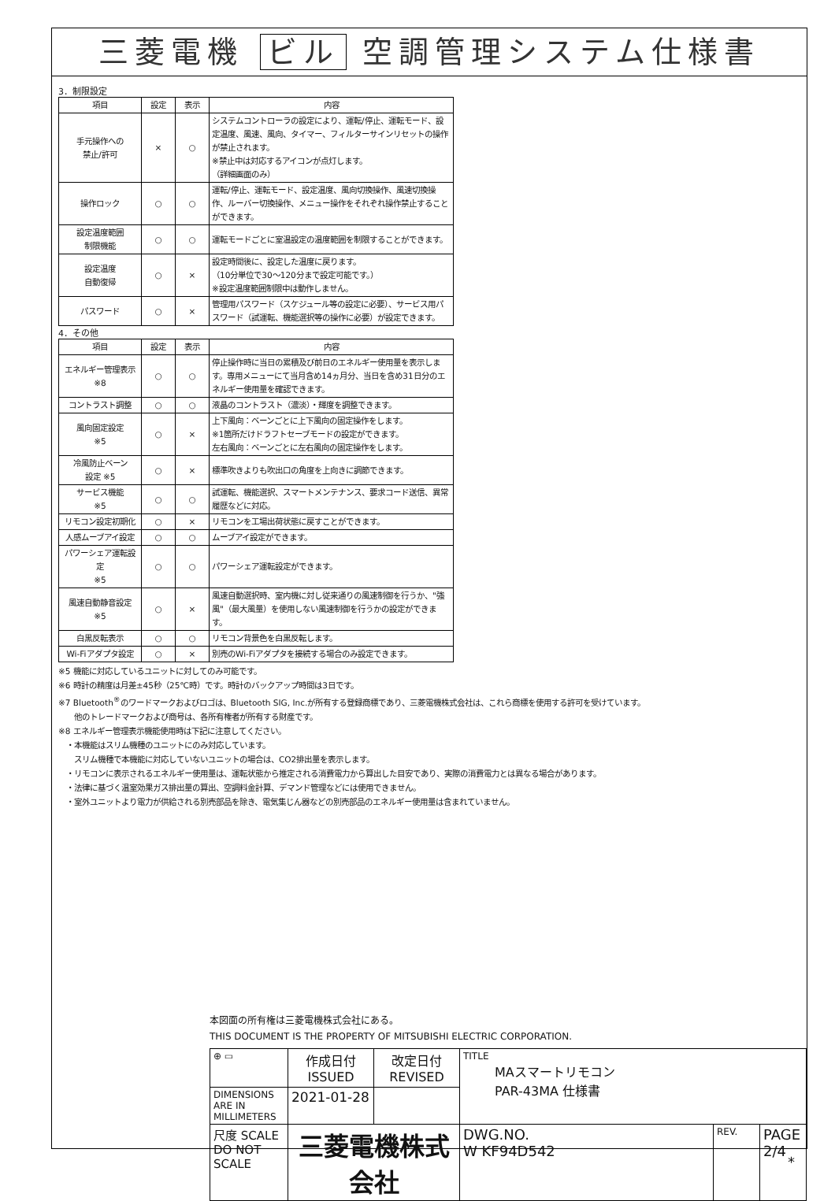三菱電機 ビル 空調管理システム仕様書
3．制限設定
| 項目 | 設定 | 表示 | 内容 |
| --- | --- | --- | --- |
| 手元操作への 禁止/許可 | × | ○ | システムコントローラの設定により、運転/停止、運転モード、設定温度、風速、風向、タイマー、フィルターサインリセットの操作が禁止されます。 ※禁止中は対応するアイコンが点灯します。 （詳細画面のみ） |
| 操作ロック | ○ | ○ | 運転/停止、運転モード、設定温度、風向切換操作、風速切換操作、ルーバー切換操作、メニュー操作をそれぞれ操作禁止することができます。 |
| 設定温度範囲 制限機能 | ○ | ○ | 運転モードごとに室温設定の温度範囲を制限することができます。 |
| 設定温度 自動復帰 | ○ | × | 設定時間後に、設定した温度に戻ります。 （10分単位で30～120分まで設定可能です。） ※設定温度範囲制限中は動作しません。 |
| パスワード | ○ | × | 管理用パスワード（スケジュール等の設定に必要）、サービス用パスワード（試運転、機能選択等の操作に必要）が設定できます。 |
4．その他
| 項目 | 設定 | 表示 | 内容 |
| --- | --- | --- | --- |
| エネルギー管理表示 ※8 | ○ | ○ | 停止操作時に当日の累積及び前日のエネルギー使用量を表示します。専用メニューにて当月含め14ヵ月分、当日を含め31日分のエネルギー使用量を確認できます。 |
| コントラスト調整 | ○ | ○ | 液晶のコントラスト（濃淡）・輝度を調整できます。 |
| 風向固定設定 ※5 | ○ | × | 上下風向：ベーンごとに上下風向の固定操作をします。 ※1箇所だけドラフトセーブモードの設定ができます。 左右風向：ベーンごとに左右風向の固定操作をします。 |
| 冷風防止ベーン 設定 ※5 | ○ | × | 標準吹きよりも吹出口の角度を上向きに調節できます。 |
| サービス機能 ※5 | ○ | ○ | 試運転、機能選択、スマートメンテナンス、要求コード送信、異常履歴などに対応。 |
| リモコン設定初期化 | ○ | × | リモコンを工場出荷状態に戻すことができます。 |
| 人感ムーブアイ設定 | ○ | ○ | ムーブアイ設定ができます。 |
| パワーシェア運転設定 ※5 | ○ | ○ | パワーシェア運転設定ができます。 |
| 風速自動静音設定 ※5 | ○ | × | 風速自動選択時、室内機に対し従来通りの風速制御を行うか、"強風"（最大風量）を使用しない風速制御を行うかの設定ができます。 |
| 白黒反転表示 | ○ | ○ | リモコン背景色を白黒反転します。 |
| Wi-Fiアダプタ設定 | ○ | × | 別売のWi-Fiアダプタを接続する場合のみ設定できます。 |
※5 機能に対応しているユニットに対してのみ可能です。
※6 時計の精度は月差±45秒（25℃時）です。時計のバックアップ時間は3日です。
※7 Bluetooth<sup>®</sup>のワードマークおよびロゴは、Bluetooth SIG, Inc.が所有する登録商標であり、三菱電機株式会社は、これら商標を使用する許可を受けています。
　　他のトレードマークおよび商号は、各所有権者が所有する財産です。
※8 エネルギー管理表示機能使用時は下記に注意してください。
　・本機能はスリム機種のユニットにのみ対応しています。
　　スリム機種で本機能に対応していないユニットの場合は、CO2排出量を表示します。
　・リモコンに表示されるエネルギー使用量は、運転状態から推定される消費電力から算出した目安であり、実際の消費電力とは異なる場合があります。
　・法律に基づく温室効果ガス排出量の算出、空調料金計算、デマンド管理などには使用できません。
　・室外ユニットより電力が供給される別売部品を除き、電気集じん器などの別売部品のエネルギー使用量は含まれていません。
本図面の所有権は三菱電機株式会社にある。
THIS DOCUMENT IS THE PROPERTY OF MITSUBISHI ELECTRIC CORPORATION.
| ⊕ ▭ | 作成日付 ISSUED | 改定日付 REVISED | TITLE MAスマートリモコン PAR-43MA 仕様書 | | |
| DIMENSIONS ARE IN MILLIMETERS | 2021-01-28 | | | | |
| 尺度 SCALE DO NOT SCALE | 三菱電機株式会社 | | DWG.NO. W KF94D542 | REV. | PAGE 2/4 |
*